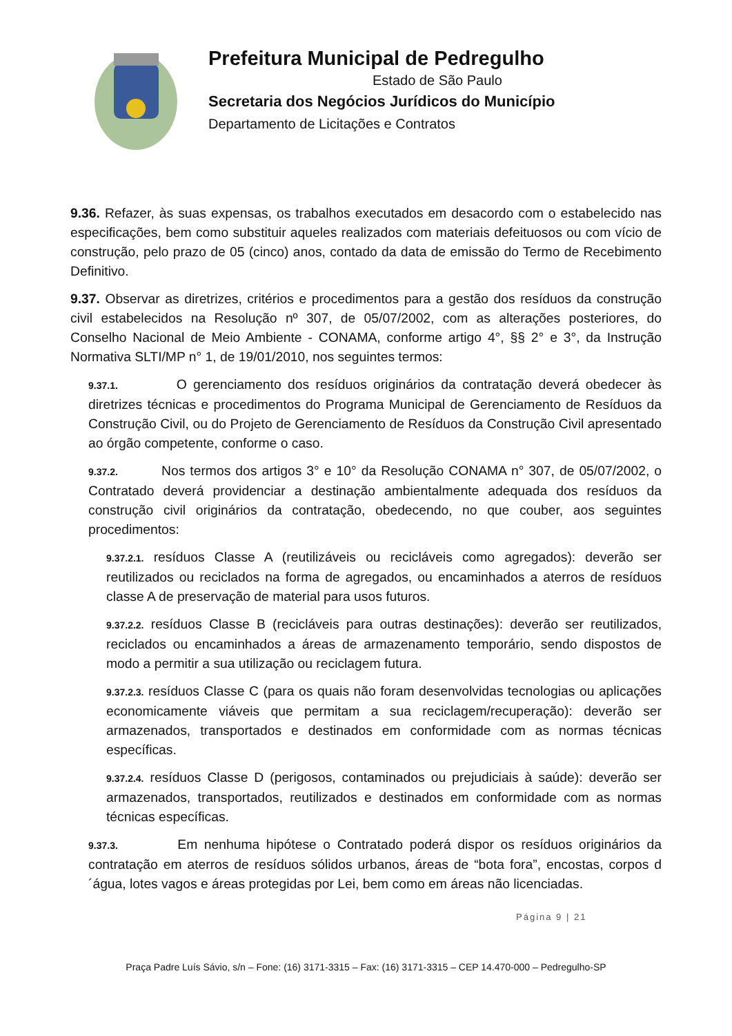Prefeitura Municipal de Pedregulho
Estado de São Paulo
Secretaria dos Negócios Jurídicos do Município
Departamento de Licitações e Contratos
9.36. Refazer, às suas expensas, os trabalhos executados em desacordo com o estabelecido nas especificações, bem como substituir aqueles realizados com materiais defeituosos ou com vício de construção, pelo prazo de 05 (cinco) anos, contado da data de emissão do Termo de Recebimento Definitivo.
9.37. Observar as diretrizes, critérios e procedimentos para a gestão dos resíduos da construção civil estabelecidos na Resolução nº 307, de 05/07/2002, com as alterações posteriores, do Conselho Nacional de Meio Ambiente - CONAMA, conforme artigo 4°, §§ 2° e 3°, da Instrução Normativa SLTI/MP n° 1, de 19/01/2010, nos seguintes termos:
9.37.1. O gerenciamento dos resíduos originários da contratação deverá obedecer às diretrizes técnicas e procedimentos do Programa Municipal de Gerenciamento de Resíduos da Construção Civil, ou do Projeto de Gerenciamento de Resíduos da Construção Civil apresentado ao órgão competente, conforme o caso.
9.37.2. Nos termos dos artigos 3° e 10° da Resolução CONAMA n° 307, de 05/07/2002, o Contratado deverá providenciar a destinação ambientalmente adequada dos resíduos da construção civil originários da contratação, obedecendo, no que couber, aos seguintes procedimentos:
9.37.2.1. resíduos Classe A (reutilizáveis ou recicláveis como agregados): deverão ser reutilizados ou reciclados na forma de agregados, ou encaminhados a aterros de resíduos classe A de preservação de material para usos futuros.
9.37.2.2. resíduos Classe B (recicláveis para outras destinações): deverão ser reutilizados, reciclados ou encaminhados a áreas de armazenamento temporário, sendo dispostos de modo a permitir a sua utilização ou reciclagem futura.
9.37.2.3. resíduos Classe C (para os quais não foram desenvolvidas tecnologias ou aplicações economicamente viáveis que permitam a sua reciclagem/recuperação): deverão ser armazenados, transportados e destinados em conformidade com as normas técnicas específicas.
9.37.2.4. resíduos Classe D (perigosos, contaminados ou prejudiciais à saúde): deverão ser armazenados, transportados, reutilizados e destinados em conformidade com as normas técnicas específicas.
9.37.3. Em nenhuma hipótese o Contratado poderá dispor os resíduos originários da contratação em aterros de resíduos sólidos urbanos, áreas de “bota fora”, encostas, corpos d´água, lotes vagos e áreas protegidas por Lei, bem como em áreas não licenciadas.
Página 9 | 21
Praça Padre Luís Sávio, s/n – Fone: (16) 3171-3315 – Fax: (16) 3171-3315 – CEP 14.470-000 – Pedregulho-SP